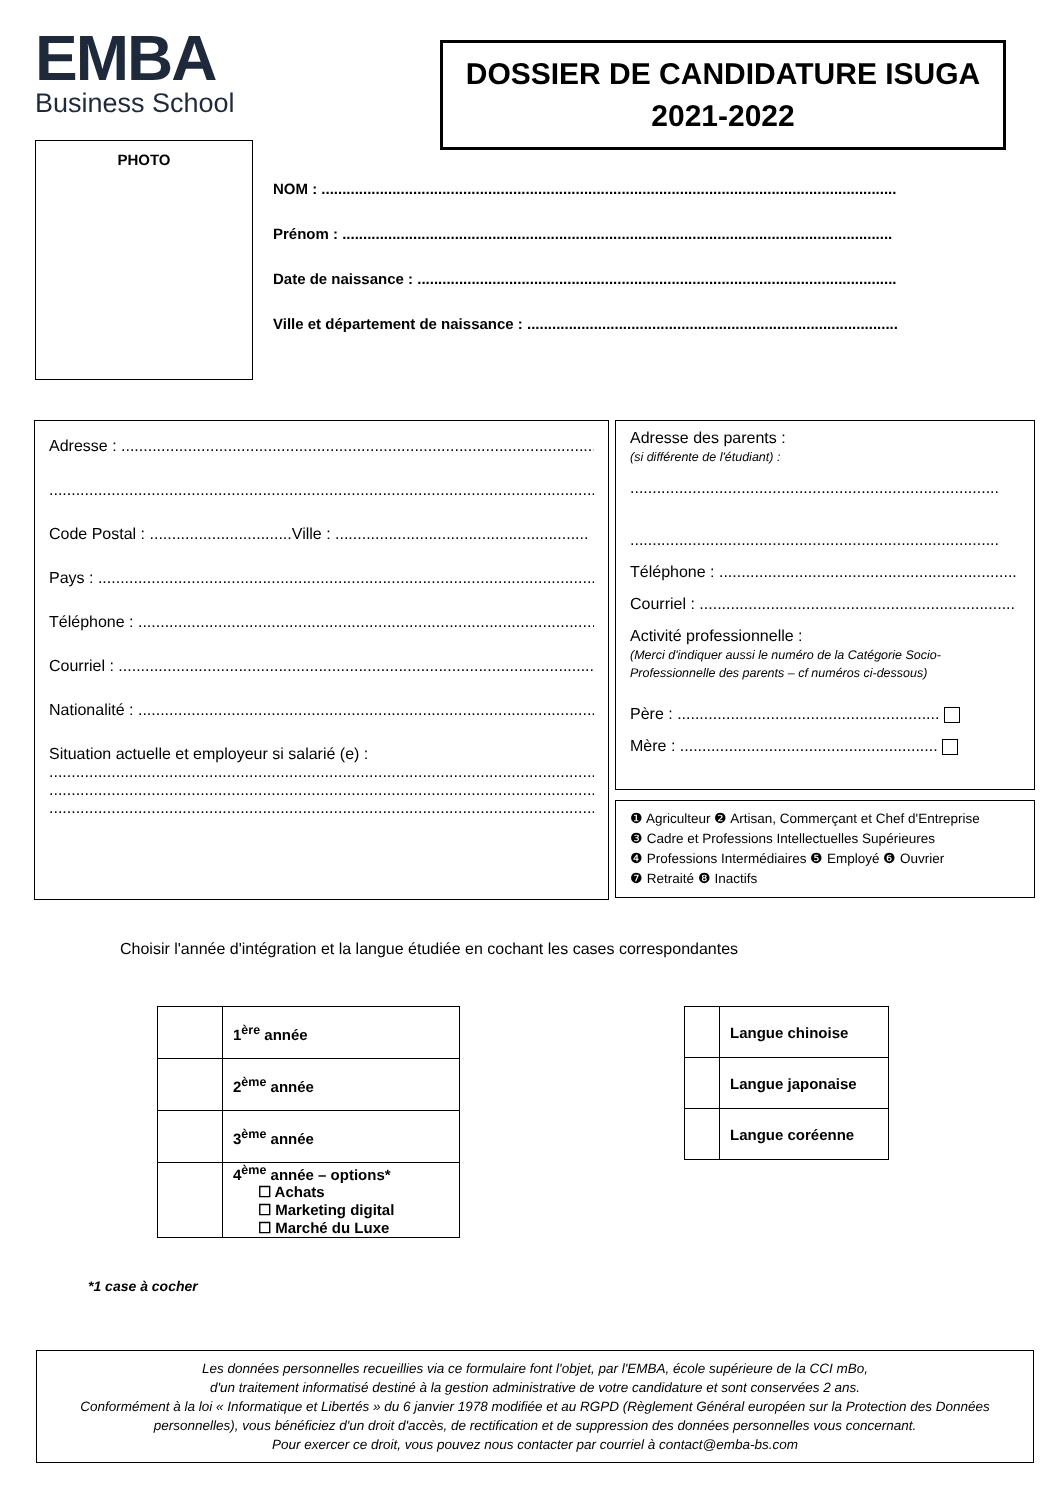EMBA
Business School
DOSSIER DE CANDIDATURE ISUGA
2021-2022
PHOTO
NOM : ..........................................................................................................................................
Prénom : ....................................................................................................................................
Date de naissance : ...................................................................................................................
Ville et département de naissance : .........................................................................................
Adresse : ..............................................................................................................
.............................................................................................................................
Code Postal : ................................Ville : .........................................................
Pays : ...................................................................................................................
Téléphone : ..........................................................................................................
Courriel : ..............................................................................................................
Nationalité : .........................................................................................................
Situation actuelle et employeur si salarié (e) :
.............................................................................................................................
.............................................................................................................................
.............................................................................................................................
Adresse des parents :
(si différente de l'étudiant) :
...................................................................................
...................................................................................
Téléphone : ...................................................................
Courriel : .......................................................................
Activité professionnelle :
(Merci d'indiquer aussi le numéro de la Catégorie Socio-Professionnelle des parents – cf numéros ci-dessous)
Père : ...........................................................
Mère : ..........................................................
❶ Agriculteur ❷ Artisan, Commerçant et Chef d'Entreprise
❸ Cadre et Professions Intellectuelles Supérieures
❹ Professions Intermédiaires ❺ Employé ❻ Ouvrier
❼ Retraité ❽ Inactifs
Choisir l'année d'intégration et la langue étudiée en cochant les cases correspondantes
| | 1<sup>ère</sup> année |
| | 2<sup>ème</sup> année |
| | 3<sup>ème</sup> année |
| | 4<sup>ème</sup> année – options* ☐ Achats ☐ Marketing digital ☐ Marché du Luxe |
| | Langue chinoise |
| | Langue japonaise |
| | Langue coréenne |
*1 case à cocher
Les données personnelles recueillies via ce formulaire font l'objet, par l'EMBA, école supérieure de la CCI mBo,
d'un traitement informatisé destiné à la gestion administrative de votre candidature et sont conservées 2 ans.
Conformément à la loi « Informatique et Libertés » du 6 janvier 1978 modifiée et au RGPD (Règlement Général européen sur la Protection des Données personnelles), vous bénéficiez d'un droit d'accès, de rectification et de suppression des données personnelles vous concernant.
Pour exercer ce droit, vous pouvez nous contacter par courriel à contact@emba-bs.com